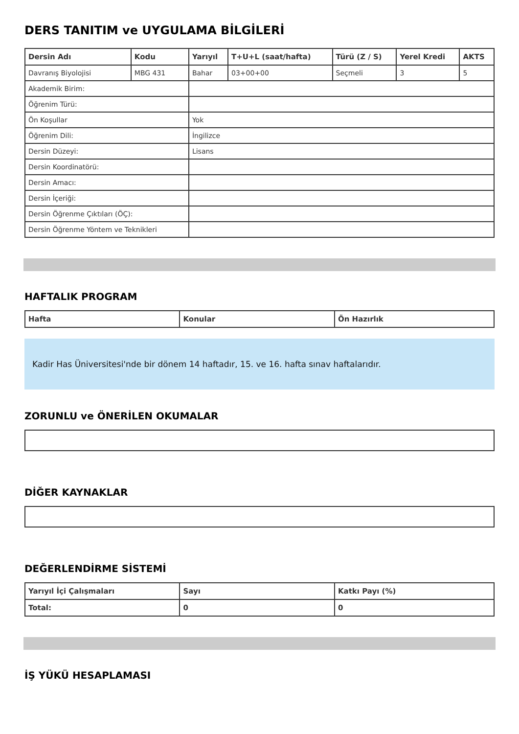DERS TANITIM ve UYGULAMA BİLGİLERİ
| Dersin Adı | Kodu | Yarıyıl | T+U+L (saat/hafta) | Türü (Z / S) | Yerel Kredi | AKTS |
| --- | --- | --- | --- | --- | --- | --- |
| Davranış Biyolojisi | MBG 431 | Bahar | 03+00+00 | Seçmeli | 3 | 5 |
| Akademik Birim: | | | | | | |
| Öğrenim Türü: | | | | | | |
| Ön Koşullar | | Yok | | | | |
| Öğrenim Dili: | | İngilizce | | | | |
| Dersin Düzeyi: | | Lisans | | | | |
| Dersin Koordinatörü: | | | | | | |
| Dersin Amacı: | | | | | | |
| Dersin İçeriği: | | | | | | |
| Dersin Öğrenme Çıktıları (ÖÇ): | | | | | | |
| Dersin Öğrenme Yöntem ve Teknikleri | | | | | | |
HAFTALIK PROGRAM
| Hafta | Konular | Ön Hazırlık |
| --- | --- | --- |
Kadir Has Üniversitesi'nde bir dönem 14 haftadır, 15. ve 16. hafta sınav haftalarıdır.
ZORUNLU ve ÖNERİLEN OKUMALAR
DİĞER KAYNAKLAR
DEĞERLENDİRME SİSTEMİ
| Yarıyıl İçi Çalışmaları | Sayı | Katkı Payı (%) |
| --- | --- | --- |
| Total: | 0 | 0 |
İŞ YÜKÜ HESAPLAMASI